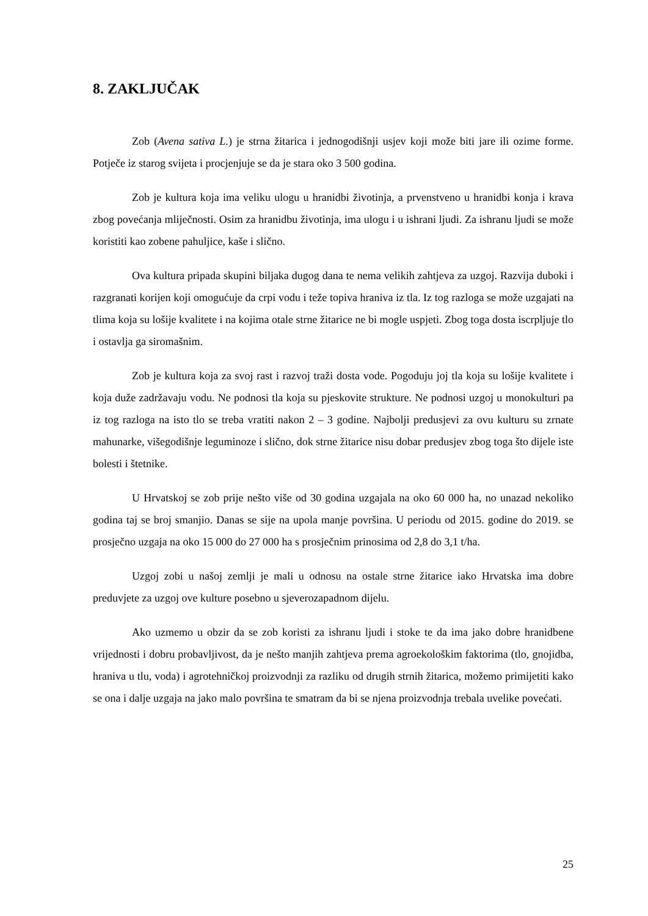8. ZAKLJUČAK
Zob (Avena sativa L.) je strna žitarica i jednogodišnji usjev koji može biti jare ili ozime forme. Potječe iz starog svijeta i procjenjuje se da je stara oko 3 500 godina.
Zob je kultura koja ima veliku ulogu u hranidbi životinja, a prvenstveno u hranidbi konja i krava zbog povećanja mliječnosti. Osim za hranidbu životinja, ima ulogu i u ishrani ljudi. Za ishranu ljudi se može koristiti kao zobene pahuljice, kaše i slično.
Ova kultura pripada skupini biljaka dugog dana te nema velikih zahtjeva za uzgoj. Razvija duboki i razgranati korijen koji omogućuje da crpi vodu i teže topiva hraniva iz tla. Iz tog razloga se može uzgajati na tlima koja su lošije kvalitete i na kojima otale strne žitarice ne bi mogle uspjeti. Zbog toga dosta iscrpljuje tlo i ostavlja ga siromašnim.
Zob je kultura koja za svoj rast i razvoj traži dosta vode. Pogoduju joj tla koja su lošije kvalitete i koja duže zadržavaju vodu. Ne podnosi tla koja su pjeskovite strukture. Ne podnosi uzgoj u monokulturi pa iz tog razloga na isto tlo se treba vratiti nakon 2 – 3 godine. Najbolji predusjevi za ovu kulturu su zrnate mahunarke, višegodišnje leguminoze i slično, dok strne žitarice nisu dobar predusjev zbog toga što dijele iste bolesti i štetnike.
U Hrvatskoj se zob prije nešto više od 30 godina uzgajala na oko 60 000 ha, no unazad nekoliko godina taj se broj smanjio. Danas se sije na upola manje površina. U periodu od 2015. godine do 2019. se prosječno uzgaja na oko 15 000 do 27 000 ha s prosječnim prinosima od 2,8 do 3,1 t/ha.
Uzgoj zobi u našoj zemlji je mali u odnosu na ostale strne žitarice iako Hrvatska ima dobre preduvjete za uzgoj ove kulture posebno u sjeverozapadnom dijelu.
Ako uzmemo u obzir da se zob koristi za ishranu ljudi i stoke te da ima jako dobre hranidbene vrijednosti i dobru probavljivost, da je nešto manjih zahtjeva prema agroekološkim faktorima (tlo, gnojidba, hraniva u tlu, voda) i agrotehničkoj proizvodnji za razliku od drugih strnih žitarica, možemo primijetiti kako se ona i dalje uzgaja na jako malo površina te smatram da bi se njena proizvodnja trebala uvelike povećati.
25